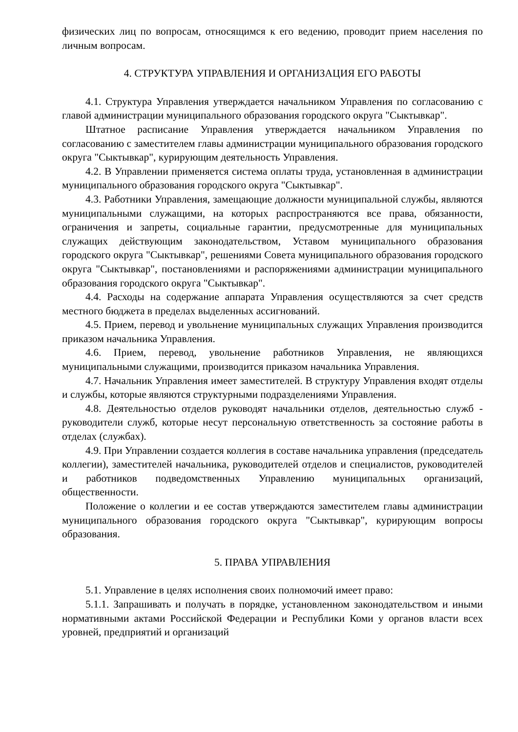физических лиц по вопросам, относящимся к его ведению, проводит прием населения по личным вопросам.
4. СТРУКТУРА УПРАВЛЕНИЯ И ОРГАНИЗАЦИЯ ЕГО РАБОТЫ
4.1. Структура Управления утверждается начальником Управления по согласованию с главой администрации муниципального образования городского округа "Сыктывкар".
Штатное расписание Управления утверждается начальником Управления по согласованию с заместителем главы администрации муниципального образования городского округа "Сыктывкар", курирующим деятельность Управления.
4.2. В Управлении применяется система оплаты труда, установленная в администрации муниципального образования городского округа "Сыктывкар".
4.3. Работники Управления, замещающие должности муниципальной службы, являются муниципальными служащими, на которых распространяются все права, обязанности, ограничения и запреты, социальные гарантии, предусмотренные для муниципальных служащих действующим законодательством, Уставом муниципального образования городского округа "Сыктывкар", решениями Совета муниципального образования городского округа "Сыктывкар", постановлениями и распоряжениями администрации муниципального образования городского округа "Сыктывкар".
4.4. Расходы на содержание аппарата Управления осуществляются за счет средств местного бюджета в пределах выделенных ассигнований.
4.5. Прием, перевод и увольнение муниципальных служащих Управления производится приказом начальника Управления.
4.6. Прием, перевод, увольнение работников Управления, не являющихся муниципальными служащими, производится приказом начальника Управления.
4.7. Начальник Управления имеет заместителей. В структуру Управления входят отделы и службы, которые являются структурными подразделениями Управления.
4.8. Деятельностью отделов руководят начальники отделов, деятельностью служб - руководители служб, которые несут персональную ответственность за состояние работы в отделах (службах).
4.9. При Управлении создается коллегия в составе начальника управления (председатель коллегии), заместителей начальника, руководителей отделов и специалистов, руководителей и работников подведомственных Управлению муниципальных организаций, общественности.
Положение о коллегии и ее состав утверждаются заместителем главы администрации муниципального образования городского округа "Сыктывкар", курирующим вопросы образования.
5. ПРАВА УПРАВЛЕНИЯ
5.1. Управление в целях исполнения своих полномочий имеет право:
5.1.1. Запрашивать и получать в порядке, установленном законодательством и иными нормативными актами Российской Федерации и Республики Коми у органов власти всех уровней, предприятий и организаций